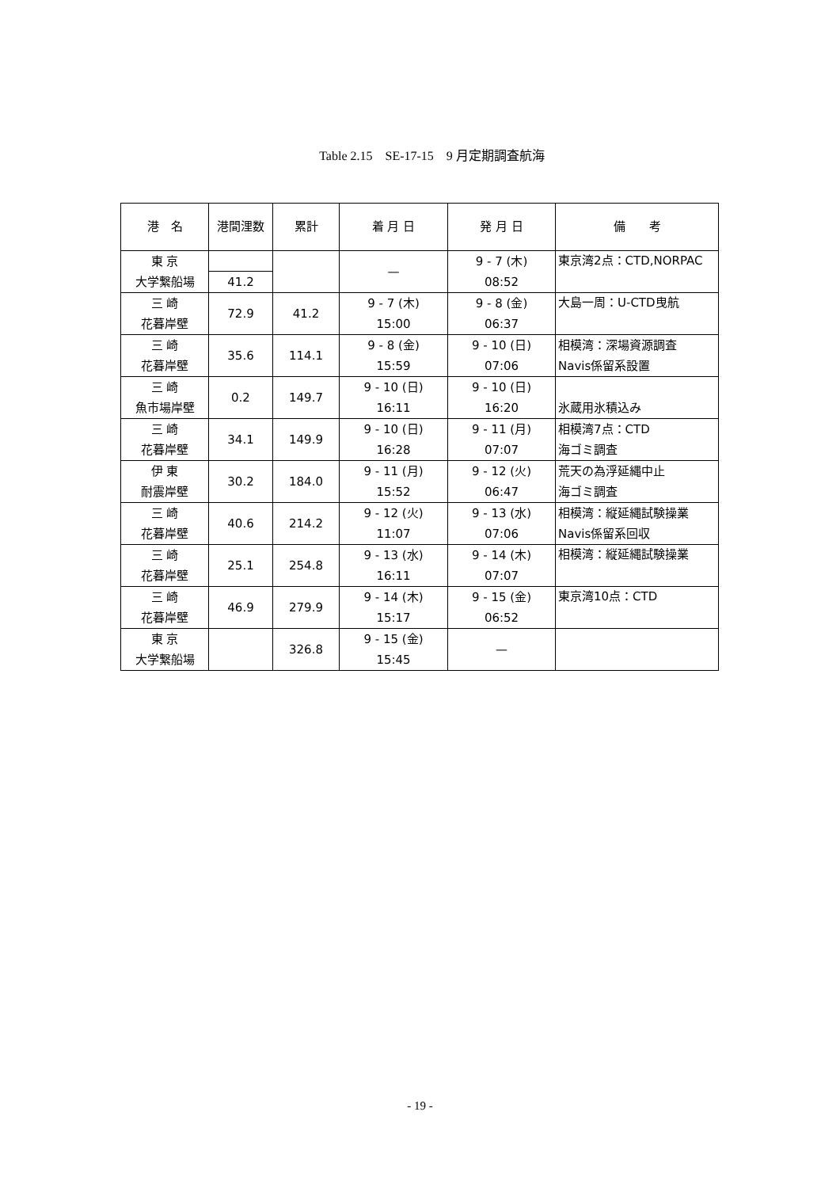Table 2.15　SE-17-15　9 月定期調査航海
| 港 名 | 港間浬数 | 累計 | 着 月 日 | 発 月 日 | 備 考 |
| --- | --- | --- | --- | --- | --- |
| 東 京 大学繋船場 | | | — | 9 - 7 (木) 08:52 | 東京湾2点：CTD,NORPAC |
| | 41.2 | | | | |
| 三 崎 花暮岸壁 | | 41.2 | 9 - 7 (木) 15:00 | 9 - 8 (金) 06:37 | 大島一周：U-CTD曳航 |
| | 72.9 | | | | |
| 三 崎 花暮岸壁 | | 114.1 | 9 - 8 (金) 15:59 | 9 - 10 (日) 07:06 | 相模湾：深場資源調査 Navis係留系設置 |
| | 35.6 | | | | |
| 三 崎 魚市場岸壁 | | 149.7 | 9 - 10 (日) 16:11 | 9 - 10 (日) 16:20 | 氷蔵用氷積込み |
| | 0.2 | | | | |
| 三 崎 花暮岸壁 | | 149.9 | 9 - 10 (日) 16:28 | 9 - 11 (月) 07:07 | 相模湾7点：CTD 海ゴミ調査 |
| | 34.1 | | | | |
| 伊 東 耐震岸壁 | | 184.0 | 9 - 11 (月) 15:52 | 9 - 12 (火) 06:47 | 荒天の為浮延縄中止 海ゴミ調査 |
| | 30.2 | | | | |
| 三 崎 花暮岸壁 | | 214.2 | 9 - 12 (火) 11:07 | 9 - 13 (水) 07:06 | 相模湾：縦延縄試験操業 Navis係留系回収 |
| | 40.6 | | | | |
| 三 崎 花暮岸壁 | | 254.8 | 9 - 13 (水) 16:11 | 9 - 14 (木) 07:07 | 相模湾：縦延縄試験操業 |
| | 25.1 | | | | |
| 三 崎 花暮岸壁 | | 279.9 | 9 - 14 (木) 15:17 | 9 - 15 (金) 06:52 | 東京湾10点：CTD |
| | 46.9 | | | | |
| 東 京 大学繋船場 | | 326.8 | 9 - 15 (金) 15:45 | — | |
- 19 -